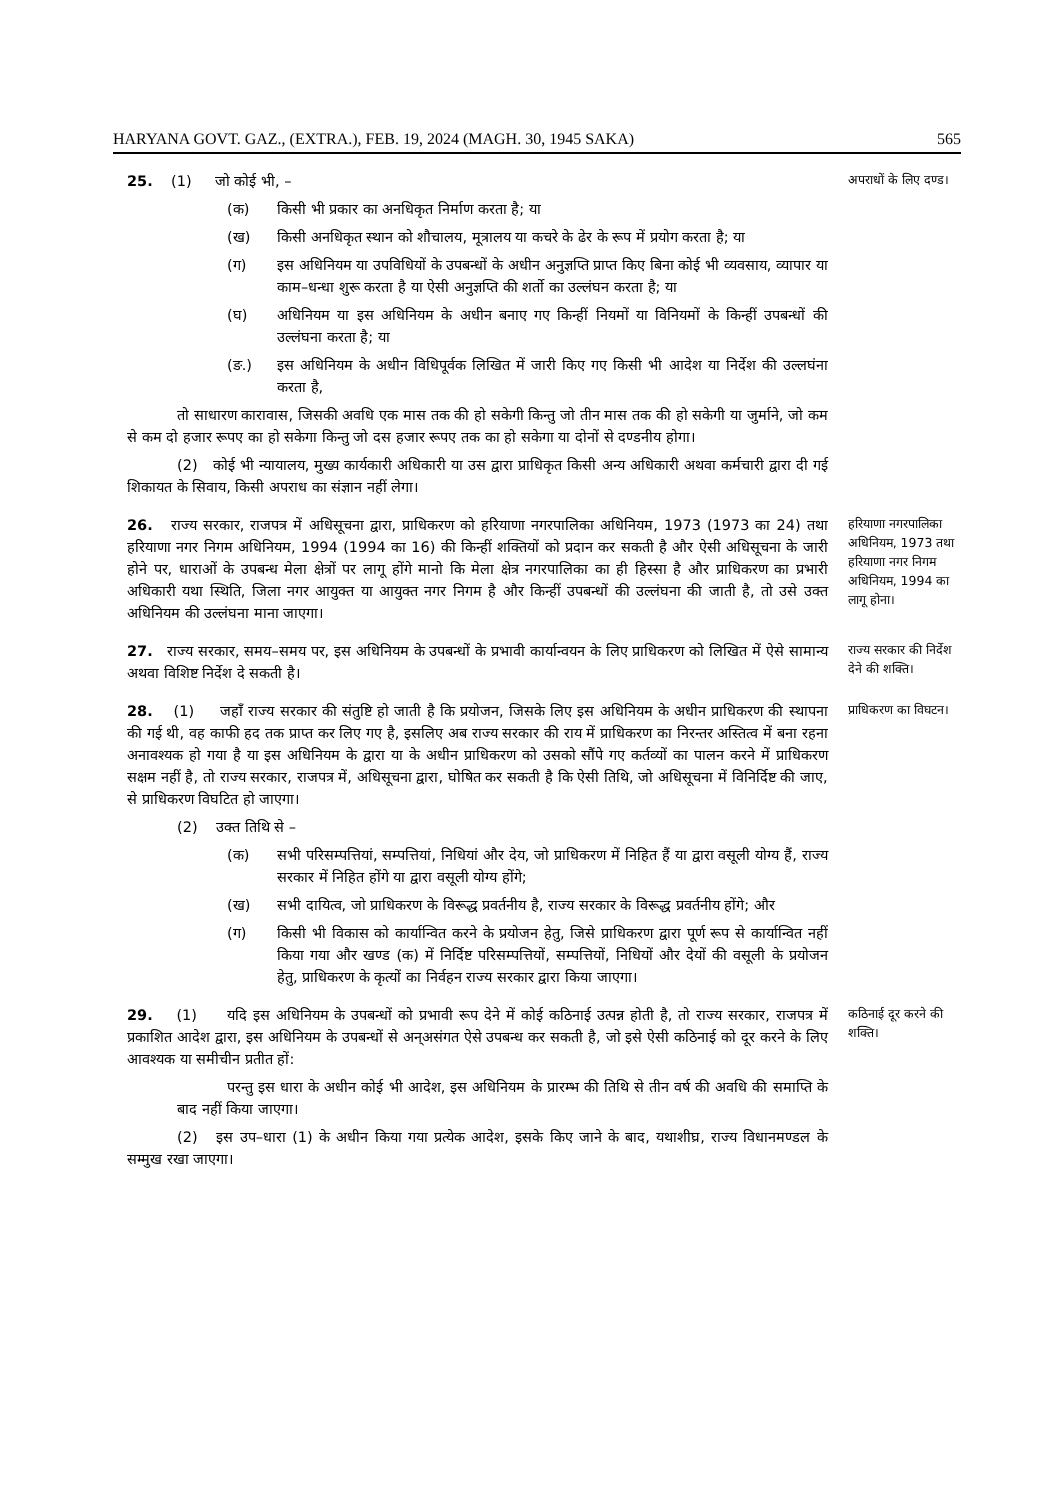HARYANA GOVT. GAZ., (EXTRA.), FEB. 19, 2024 (MAGH. 30, 1945 SAKA) 565
25. (1) जो कोई भी, –
(क) किसी भी प्रकार का अनधिकृत निर्माण करता है; या
(ख) किसी अनधिकृत स्थान को शौचालय, मूत्रालय या कचरे के ढेर के रूप में प्रयोग करता है; या
(ग) इस अधिनियम या उपविधियों के उपबन्धों के अधीन अनुज्ञप्ति प्राप्त किए बिना कोई भी व्यवसाय, व्यापार या काम–धन्धा शुरू करता है या ऐसी अनुज्ञप्ति की शर्तो का उल्लंघन करता है; या
(घ) अधिनियम या इस अधिनियम के अधीन बनाए गए किन्हीं नियमों या विनियमों के किन्हीं उपबन्धों की उल्लंघना करता है; या
(ङ.) इस अधिनियम के अधीन विधिपूर्वक लिखित में जारी किए गए किसी भी आदेश या निर्देश की उल्लघंना करता है,
तो साधारण कारावास, जिसकी अवधि एक मास तक की हो सकेगी किन्तु जो तीन मास तक की हो सकेगी या जुर्माने, जो कम से कम दो हजार रूपए का हो सकेगा किन्तु जो दस हजार रूपए तक का हो सकेगा या दोनों से दण्डनीय होगा।
(2) कोई भी न्यायालय, मुख्य कार्यकारी अधिकारी या उस द्वारा प्राधिकृत किसी अन्य अधिकारी अथवा कर्मचारी द्वारा दी गई शिकायत के सिवाय, किसी अपराध का संज्ञान नहीं लेगा।
अपराधों के लिए दण्ड।
26. राज्य सरकार, राजपत्र में अधिसूचना द्वारा, प्राधिकरण को हरियाणा नगरपालिका अधिनियम, 1973 (1973 का 24) तथा हरियाणा नगर निगम अधिनियम, 1994 (1994 का 16) की किन्हीं शक्तियों को प्रदान कर सकती है और ऐसी अधिसूचना के जारी होने पर, धाराओं के उपबन्ध मेला क्षेत्रों पर लागू होंगे मानो कि मेला क्षेत्र नगरपालिका का ही हिस्सा है और प्राधिकरण का प्रभारी अधिकारी यथा स्थिति, जिला नगर आयुक्त या आयुक्त नगर निगम है और किन्हीं उपबन्धों की उल्लंघना की जाती है, तो उसे उक्त अधिनियम की उल्लंघना माना जाएगा।
हरियाणा नगरपालिका अधिनियम, 1973 तथा हरियाणा नगर निगम अधिनियम, 1994 का लागू होना।
27. राज्य सरकार, समय–समय पर, इस अधिनियम के उपबन्धों के प्रभावी कार्यान्वयन के लिए प्राधिकरण को लिखित में ऐसे सामान्य अथवा विशिष्ट निर्देश दे सकती है।
राज्य सरकार की निर्देश देने की शक्ति।
28. (1) जहाँ राज्य सरकार की संतुष्टि हो जाती है कि प्रयोजन, जिसके लिए इस अधिनियम के अधीन प्राधिकरण की स्थापना की गई थी, वह काफी हद तक प्राप्त कर लिए गए है, इसलिए अब राज्य सरकार की राय में प्राधिकरण का निरन्तर अस्तित्व में बना रहना अनावश्यक हो गया है या इस अधिनियम के द्वारा या के अधीन प्राधिकरण को उसको सौंपे गए कर्तव्यों का पालन करने में प्राधिकरण सक्षम नहीं है, तो राज्य सरकार, राजपत्र में, अधिसूचना द्वारा, घोषित कर सकती है कि ऐसी तिथि, जो अधिसूचना में विनिर्दिष्ट की जाए, से प्राधिकरण विघटित हो जाएगा।
(2) उक्त तिथि से –
(क) सभी परिसम्पत्तियां, सम्पत्तियां, निधियां और देय, जो प्राधिकरण में निहित हैं या द्वारा वसूली योग्य हैं, राज्य सरकार में निहित होंगे या द्वारा वसूली योग्य होंगे;
(ख) सभी दायित्व, जो प्राधिकरण के विरूद्ध प्रवर्तनीय है, राज्य सरकार के विरूद्ध प्रवर्तनीय होंगे; और
(ग) किसी भी विकास को कार्यान्वित करने के प्रयोजन हेतु, जिसे प्राधिकरण द्वारा पूर्ण रूप से कार्यान्वित नहीं किया गया और खण्ड (क) में निर्दिष्ट परिसम्पत्तियों, सम्पत्तियों, निधियों और देयों की वसूली के प्रयोजन हेतु, प्राधिकरण के कृत्यों का निर्वहन राज्य सरकार द्वारा किया जाएगा।
प्राधिकरण का विघटन।
29. (1) यदि इस अधिनियम के उपबन्धों को प्रभावी रूप देने में कोई कठिनाई उत्पन्न होती है, तो राज्य सरकार, राजपत्र में प्रकाशित आदेश द्वारा, इस अधिनियम के उपबन्धों से अन्असंगत ऐसे उपबन्ध कर सकती है, जो इसे ऐसी कठिनाई को दूर करने के लिए आवश्यक या समीचीन प्रतीत हों:
परन्तु इस धारा के अधीन कोई भी आदेश, इस अधिनियम के प्रारम्भ की तिथि से तीन वर्ष की अवधि की समाप्ति के बाद नहीं किया जाएगा।
(2) इस उप–धारा (1) के अधीन किया गया प्रत्येक आदेश, इसके किए जाने के बाद, यथाशीघ्र, राज्य विधानमण्डल के सम्मुख रखा जाएगा।
कठिनाई दूर करने की शक्ति।